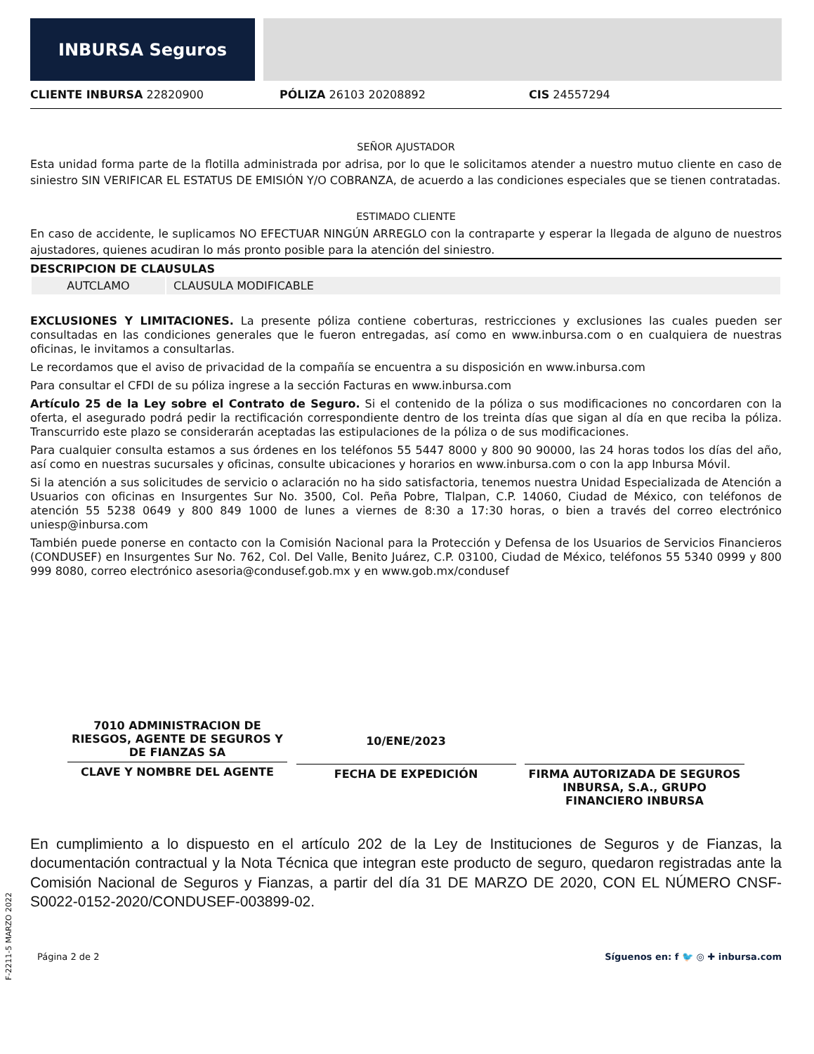F-2211-5 MARZO 2022
INBURSA Seguros
CLIENTE INBURSA 22820900 PÓLIZA 26103 20208892 CIS 24557294
SEÑOR AJUSTADOR
Esta unidad forma parte de la flotilla administrada por adrisa, por lo que le solicitamos atender a nuestro mutuo cliente en caso de siniestro SIN VERIFICAR EL ESTATUS DE EMISIÓN Y/O COBRANZA, de acuerdo a las condiciones especiales que se tienen contratadas.
ESTIMADO CLIENTE
En caso de accidente, le suplicamos NO EFECTUAR NINGÚN ARREGLO con la contraparte y esperar la llegada de alguno de nuestros ajustadores, quienes acudiran lo más pronto posible para la atención del siniestro.
DESCRIPCION DE CLAUSULAS
| AUTCLAMO | CLAUSULA MODIFICABLE |
EXCLUSIONES Y LIMITACIONES. La presente póliza contiene coberturas, restricciones y exclusiones las cuales pueden ser consultadas en las condiciones generales que le fueron entregadas, así como en www.inbursa.com o en cualquiera de nuestras oficinas, le invitamos a consultarlas.
Le recordamos que el aviso de privacidad de la compañía se encuentra a su disposición en www.inbursa.com
Para consultar el CFDI de su póliza ingrese a la sección Facturas en www.inbursa.com
Artículo 25 de la Ley sobre el Contrato de Seguro. Si el contenido de la póliza o sus modificaciones no concordaren con la oferta, el asegurado podrá pedir la rectificación correspondiente dentro de los treinta días que sigan al día en que reciba la póliza. Transcurrido este plazo se considerarán aceptadas las estipulaciones de la póliza o de sus modificaciones.
Para cualquier consulta estamos a sus órdenes en los teléfonos 55 5447 8000 y 800 90 90000, las 24 horas todos los días del año, así como en nuestras sucursales y oficinas, consulte ubicaciones y horarios en www.inbursa.com o con la app Inbursa Móvil.
Si la atención a sus solicitudes de servicio o aclaración no ha sido satisfactoria, tenemos nuestra Unidad Especializada de Atención a Usuarios con oficinas en Insurgentes Sur No. 3500, Col. Peña Pobre, Tlalpan, C.P. 14060, Ciudad de México, con teléfonos de atención 55 5238 0649 y 800 849 1000 de lunes a viernes de 8:30 a 17:30 horas, o bien a través del correo electrónico uniesp@inbursa.com
También puede ponerse en contacto con la Comisión Nacional para la Protección y Defensa de los Usuarios de Servicios Financieros (CONDUSEF) en Insurgentes Sur No. 762, Col. Del Valle, Benito Juárez, C.P. 03100, Ciudad de México, teléfonos 55 5340 0999 y 800 999 8080, correo electrónico asesoria@condusef.gob.mx y en www.gob.mx/condusef
7010 ADMINISTRACION DE RIESGOS, AGENTE DE SEGUROS Y DE FIANZAS SA
CLAVE Y NOMBRE DEL AGENTE
10/ENE/2023
FECHA DE EXPEDICIÓN
FIRMA AUTORIZADA DE SEGUROS INBURSA, S.A., GRUPO FINANCIERO INBURSA
En cumplimiento a lo dispuesto en el artículo 202 de la Ley de Instituciones de Seguros y de Fianzas, la documentación contractual y la Nota Técnica que integran este producto de seguro, quedaron registradas ante la Comisión Nacional de Seguros y Fianzas, a partir del día 31 DE MARZO DE 2020, CON EL NÚMERO CNSF-S0022-0152-2020/CONDUSEF-003899-02.
Página 2 de 2 Síguenos en: f 🐦 ◎ ✚ inbursa.com